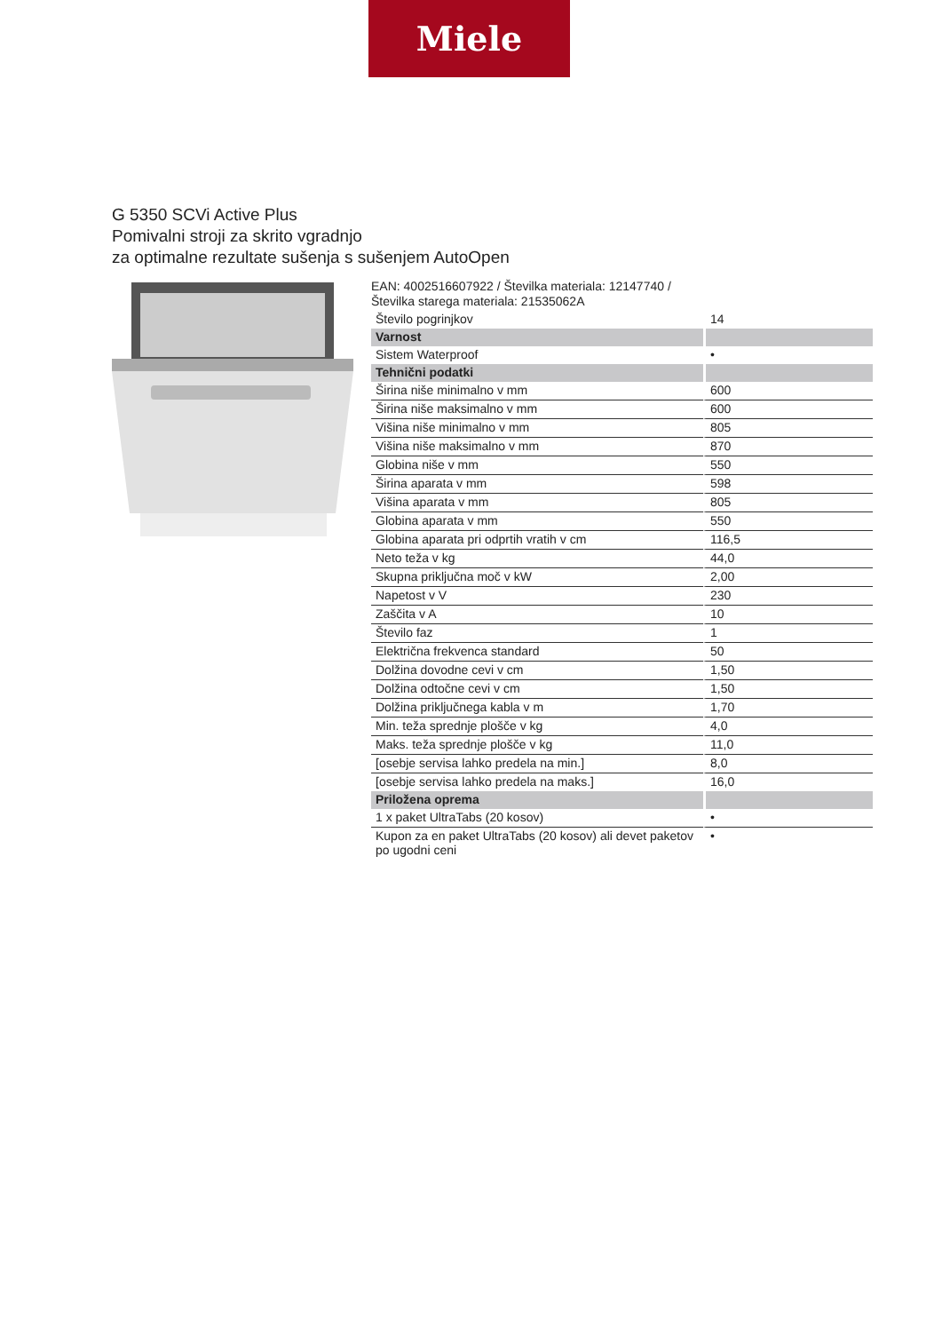Miele
G 5350 SCVi Active Plus
Pomivalni stroji za skrito vgradnjo
za optimalne rezultate sušenja s sušenjem AutoOpen
EAN: 4002516607922 / Številka materiala: 12147740 /
Številka starega materiala: 21535062A
| Število pogrinjkov | 14 |
| Varnost | |
| Sistem Waterproof | • |
| Tehnični podatki | |
| Širina niše minimalno v mm | 600 |
| Širina niše maksimalno v mm | 600 |
| Višina niše minimalno v mm | 805 |
| Višina niše maksimalno v mm | 870 |
| Globina niše v mm | 550 |
| Širina aparata v mm | 598 |
| Višina aparata v mm | 805 |
| Globina aparata v mm | 550 |
| Globina aparata pri odprtih vratih v cm | 116,5 |
| Neto teža v kg | 44,0 |
| Skupna priključna moč v kW | 2,00 |
| Napetost v V | 230 |
| Zaščita v A | 10 |
| Število faz | 1 |
| Električna frekvenca standard | 50 |
| Dolžina dovodne cevi v cm | 1,50 |
| Dolžina odtočne cevi v cm | 1,50 |
| Dolžina priključnega kabla v m | 1,70 |
| Min. teža sprednje plošče v kg | 4,0 |
| Maks. teža sprednje plošče v kg | 11,0 |
| [osebje servisa lahko predela na min.] | 8,0 |
| [osebje servisa lahko predela na maks.] | 16,0 |
| Priložena oprema | |
| 1 x paket UltraTabs (20 kosov) | • |
| Kupon za en paket UltraTabs (20 kosov) ali devet paketov po ugodni ceni | • |